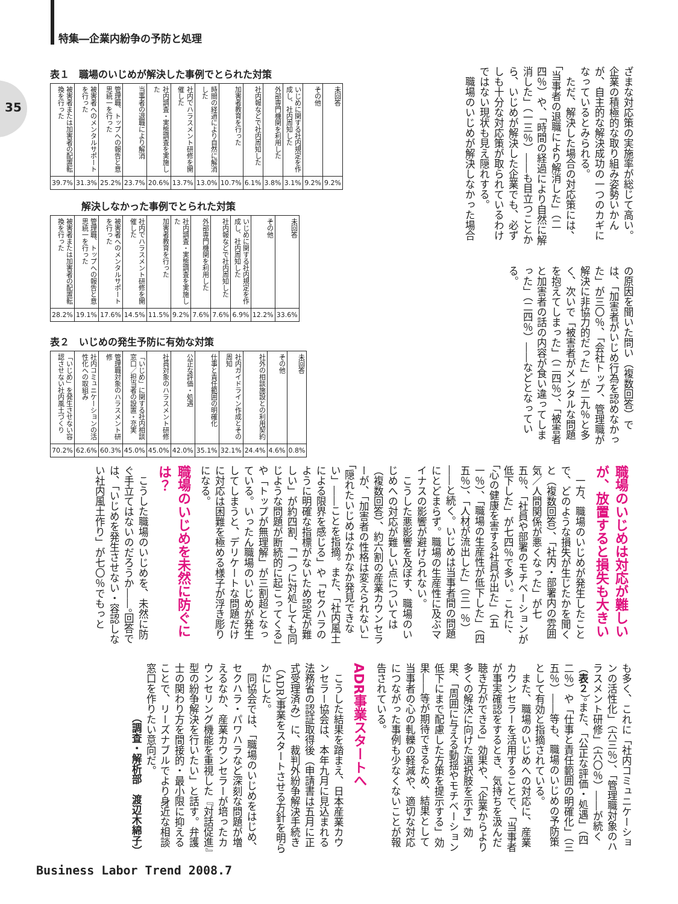35
特集―企業内紛争の予防と処理
表１　職場のいじめが解決した事例でとられた対策
| 被害者または加害者の配置転換を行った | 被害者へのメンタルサポートを行った | 管理職、トップへの報告と意思統一を行った | 当事者の退職により解消 | 社内調査・実態調査を実施した | 社内でハラスメント研修を開催した | 時間の経過により自然に解消した | 加害者教育を行った | 社内報などで社内周知した | 外部専門機関を利用した | いじめに関する社内規定を作成し、社内周知した | その他 | 未回答 |
| --- | --- | --- | --- | --- | --- | --- | --- | --- | --- | --- | --- | --- |
| 39.7% | 31.3% | 25.2% | 23.7% | 20.6% | 13.7% | 13.0% | 10.7% | 6.1% | 3.8% | 3.1% | 9.2% | 9.2% |
解決しなかった事例でとられた対策
| 被害者または加害者の配置転換を行った | 管理職、トップへの報告と意思統一を行った | 被害者へのメンタルサポートを行った | 社内でハラスメント研修を開催した | 加害者教育を行った | 社内調査・実態調査を実施した | 外部専門機関を利用した | 社内報などで社内周知した | いじめに関する社内規定を作成し、社内周知した | その他 | 未回答 |
| --- | --- | --- | --- | --- | --- | --- | --- | --- | --- | --- |
| 28.2% | 19.1% | 17.6% | 14.5% | 11.5% | 9.2% | 7.6% | 7.6% | 6.9% | 12.2% | 33.6% |
表２　いじめの発生予防に有効な対策
| 「いじめ」を発生させない容認させない社内風土づくり | 社内コミュニケーションの活性化への取組み | 管理職対象のハラスメント研修 | 「いじめ」に関する社内相談窓口／担当者の設置・充実 | 社員対象のハラスメント研修 | 公正な評価・処遇 | 仕事と責任範囲の明確化 | 社内ガイドライン作成とその周知 | 社外の相談施設との利用契約 | その他 | 未回答 |
| --- | --- | --- | --- | --- | --- | --- | --- | --- | --- | --- |
| 70.2% | 62.6% | 60.3% | 45.0% | 45.0% | 42.0% | 35.1% | 32.1% | 24.4% | 4.6% | 0.8% |
ざまな対応策の実施率が総じて高い。企業の積極的な取り組み姿勢いかんが、自主的な解決成功の一つのカギになっているとみられる。
　ただ、解決した場合の対応策には、「当事者の退職により解消した」（二四％）や、「時間の経過により自然に解消した」（一三％）――も目立つことから、いじめが解決した企業でも、必ずしも十分な対応策が取られているわけではない現状も見え隠れする。
　職場のいじめが解決しなかった場合
の原因を聞いた問い（複数回答）では、「加害者がいじめ行為を認めなかった」が三〇％、「会社トップ、管理職が解決に非協力的だった」が二九％と多く、次いで「被害者がメンタルな問題を抱えてしまった」（二四％）、「被害者と加害者の話の内容が食い違ってしまった」（二四％）――などとなっている。
職場のいじめは対応が難しいが、放置すると損失も大きい
　一方、職場のいじめが発生したことで、どのような損失が生じたかを聞くと（複数回答）、「社内・部署内の雰囲気／人間関係が悪くなった」が七五％、「社員や部署のモチベーションが低下した」が七四％で多い。これに、「心の健康を害する社員が出た」（五一％）、「職場の生産性が低下した」（四五％）、「人材が流出した」（三一％）――と続く。いじめは当事者間の問題にとどまらず。職場の生産性に及ぶマイナスの影響が避けられない。
　こうした悪影響を及ぼす、職場のいじめへの対応が難しい点については（複数回答）、約六割の産業カウンセラーが、「加害者の性格は変えられない」「隠れたいじめはなかなか発見できない」――ことを指摘。また、「社内風土による限界を感じる」や「セクハラのように明確な指標がないため認定が難しい」が約四割、「一つに対処しても同じような問題が断続的に起こってくる」や「トップが無理解」が三割超となっている。いったん職場のいじめが発生してしまうと、デリケートな問題だけに対応は困難を極める様子が浮き彫りになる。
職場のいじめを未然に防ぐには？
　こうした職場のいじめを、未然に防ぐ手立てはないのだろうか――。回答では、「いじめを発生させない・容認しない社内風土作り」が七〇％でもっと
も多く、これに「社内コミュニケーションの活性化」（六三％）、「管理職対象のハラスメント研修」（六〇％）――が続く（表２）。また、「公正な評価・処遇」（四二％）や「仕事と責任範囲の明確化」（三五％）――等も、職場のいじめの予防策として有効と指摘されている。
　また、職場のいじめへの対応に、産業カウンセラーを活用することで、「当事者が事実確認をするとき、気持ちを汲んだ聴き方ができる」効果や、「企業からより多くの解決に向けた選択肢を示す」効果、「周囲に与える動揺やモチベーション低下にまで配慮した方策を提示する」効果――等が期待できるため、結果として当事者の心の軋轢の軽減や、適切な対応につながった事例も少なくないことが報告されている。
ADR事業スタートへ
　こうした結果を踏まえ、日本産業カウンセラー協会は、本年九月に見込まれる法務省の認証取得後（申請書は五月に正式受理済み）に、裁判外紛争解決手続き（ADR）事業をスタートさせる方針を明らかにした。
　同協会では、「職場のいじめをはじめ、セクハラ・パワハラなど深刻な問題が増えるなか、産業カウンセラーが培ったカウンセリング機能を重視した『対話促進』型の紛争解決を行いたい」と話す。弁護士の関わり方を間接的・最小限に抑えることで、リーズナブルでより身近な相談窓口を作りたい意向だ。
（調査・解析部　渡辺木綿子）
Business Labor Trend 2008.7